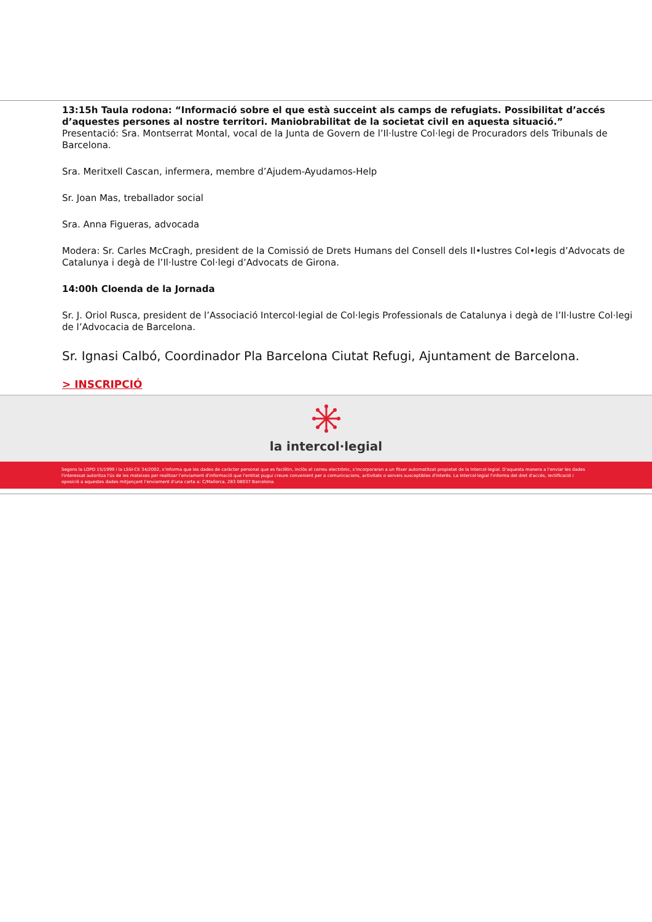13:15h Taula rodona: “Informació sobre el que està succeint als camps de refugiats. Possibilitat d’accés d’aquestes persones al nostre territori. Maniobrabilitat de la societat civil en aquesta situació.”
Presentació: Sra. Montserrat Montal, vocal de la Junta de Govern de l’Il·lustre Col·legi de Procuradors dels Tribunals de Barcelona.
Sra. Meritxell Cascan, infermera, membre d’Ajudem-Ayudamos-Help
Sr. Joan Mas, treballador social
Sra. Anna Figueras, advocada
Modera: Sr. Carles McCragh, president de la Comissió de Drets Humans del Consell dels Il•lustres Col•legis d’Advocats de Catalunya i degà de l’Il·lustre Col·legi d’Advocats de Girona.
14:00h Cloenda de la Jornada
Sr. J. Oriol Rusca, president de l’Associació Intercol·legial de Col·legis Professionals de Catalunya i degà de l’Il·lustre Col·legi de l’Advocacia de Barcelona.
Sr. Ignasi Calbó, Coordinador Pla Barcelona Ciutat Refugi, Ajuntament de Barcelona.
> INSCRIPCIÓ
la intercol·legial
Segons la LOPD 15/1999 i la LSSI-CE 34/2002, s'informa que les dades de caràcter personal que es facilitin, inclòs el correu electrònic, s'incorporaran a un fitxer automatitzat propietat de la Intercol·legial. D'aquesta manera a l'enviar les dades l'interessat autoritza l'ús de les mateixes per realitzar l'enviament d'informació que l'entitat pugui creure convenient per a comunicacions, activitats o serveis susceptibles d'interès. La Intercol·legial l'informa del dret d'accés, rectificació i oposició a aquestes dades mitjançant l'enviament d'una carta a: C/Mallorca, 283 08037 Barcelona.